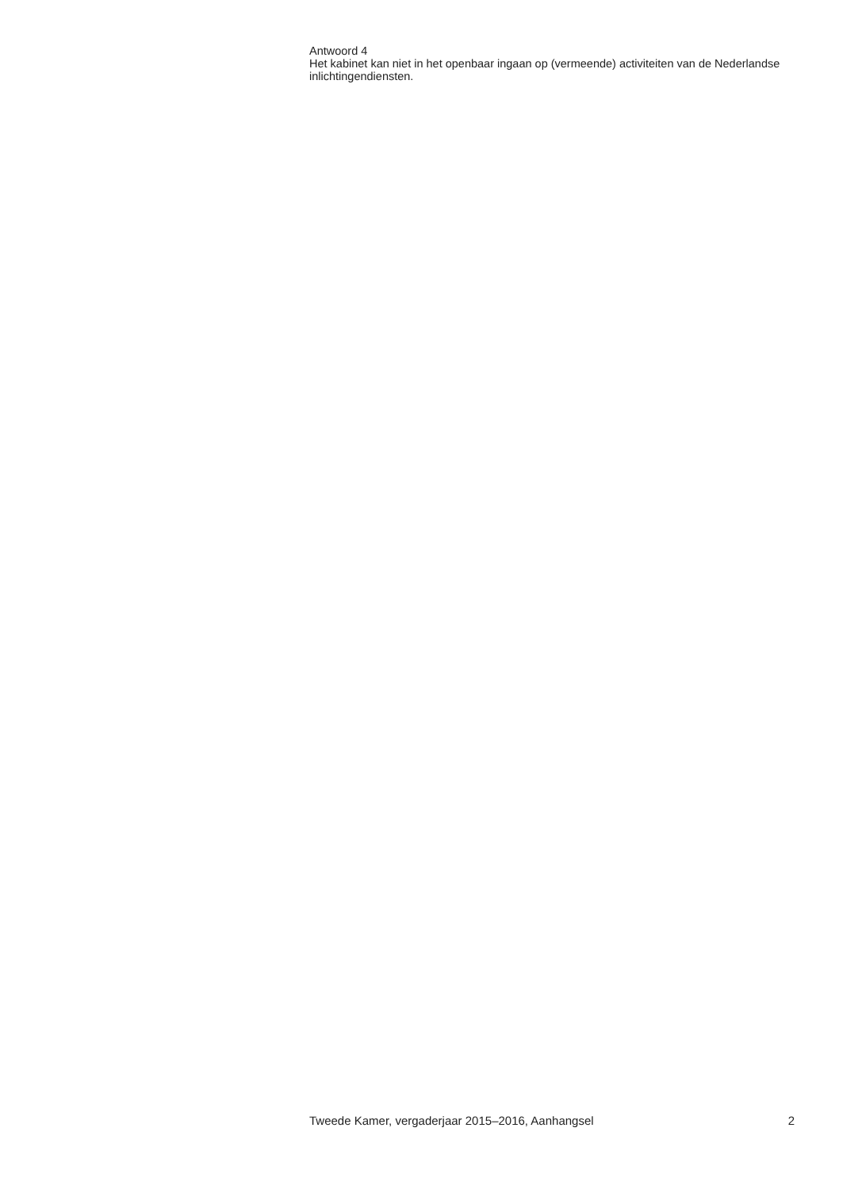Antwoord 4
Het kabinet kan niet in het openbaar ingaan op (vermeende) activiteiten van de Nederlandse inlichtingendiensten.
Tweede Kamer, vergaderjaar 2015–2016, Aanhangsel 2